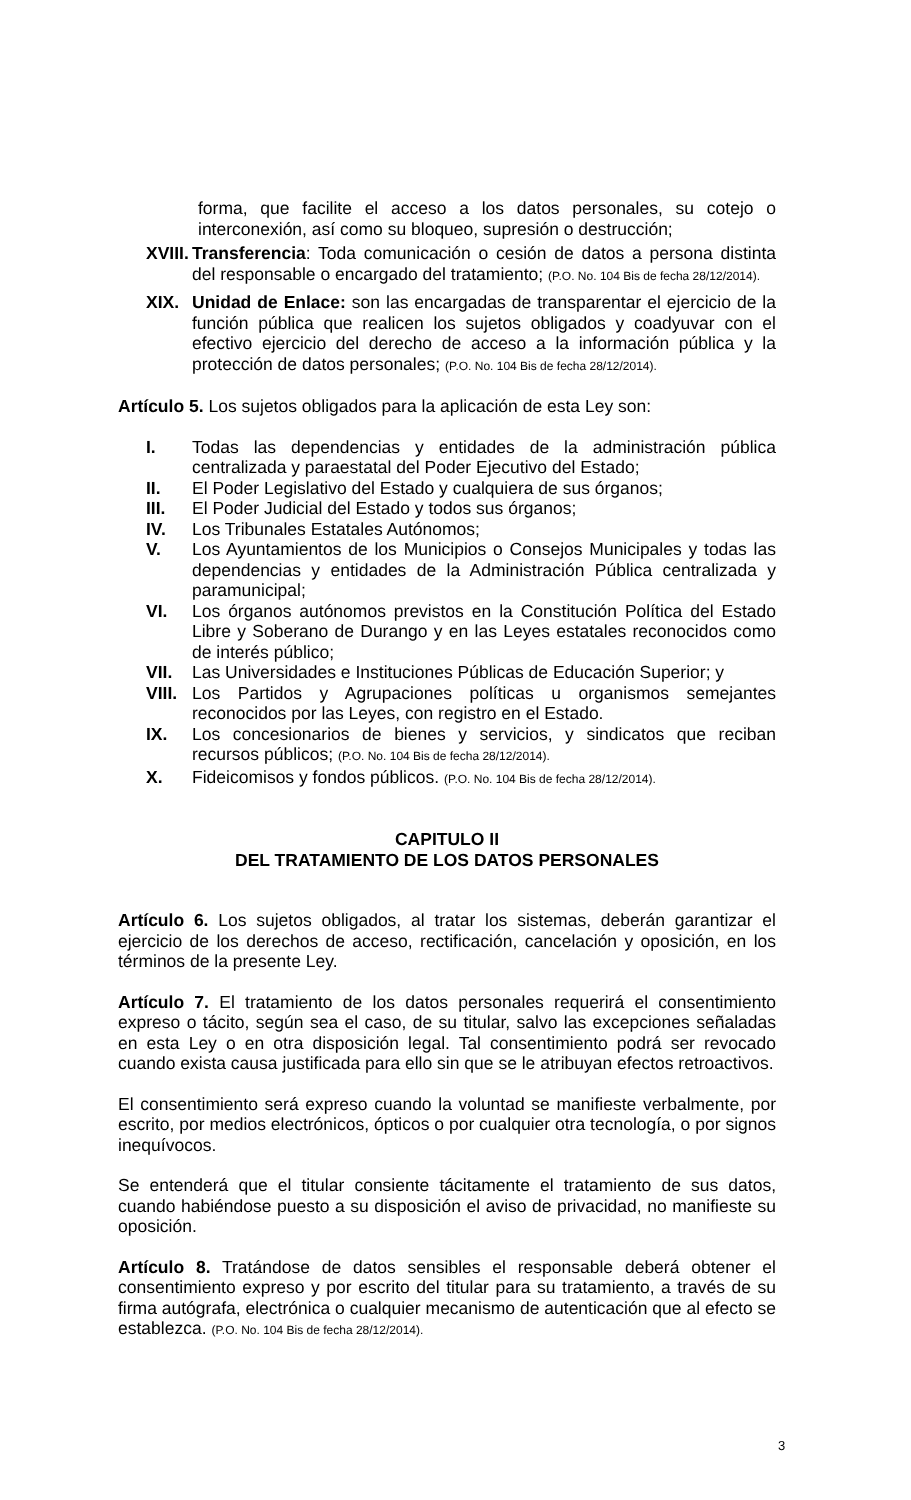forma, que facilite el acceso a los datos personales, su cotejo o interconexión, así como su bloqueo, supresión o destrucción;
XVIII.
Transferencia: Toda comunicación o cesión de datos a persona distinta del responsable o encargado del tratamiento; (P.O. No. 104 Bis de fecha 28/12/2014).
XIX. Unidad de Enlace: son las encargadas de transparentar el ejercicio de la función pública que realicen los sujetos obligados y coadyuvar con el efectivo ejercicio del derecho de acceso a la información pública y la protección de datos personales; (P.O. No. 104 Bis de fecha 28/12/2014).
Artículo 5. Los sujetos obligados para la aplicación de esta Ley son:
I. Todas las dependencias y entidades de la administración pública centralizada y paraestatal del Poder Ejecutivo del Estado;
II. El Poder Legislativo del Estado y cualquiera de sus órganos;
III. El Poder Judicial del Estado y todos sus órganos;
IV. Los Tribunales Estatales Autónomos;
V. Los Ayuntamientos de los Municipios o Consejos Municipales y todas las dependencias y entidades de la Administración Pública centralizada y paramunicipal;
VI. Los órganos autónomos previstos en la Constitución Política del Estado Libre y Soberano de Durango y en las Leyes estatales reconocidos como de interés público;
VII. Las Universidades e Instituciones Públicas de Educación Superior; y
VIII.
Los Partidos y Agrupaciones políticas u organismos semejantes reconocidos por las Leyes, con registro en el Estado.
IX. Los concesionarios de bienes y servicios, y sindicatos que reciban recursos públicos; (P.O. No. 104 Bis de fecha 28/12/2014).
X. Fideicomisos y fondos públicos. (P.O. No. 104 Bis de fecha 28/12/2014).
CAPITULO II
DEL TRATAMIENTO DE LOS DATOS PERSONALES
Artículo 6. Los sujetos obligados, al tratar los sistemas, deberán garantizar el ejercicio de los derechos de acceso, rectificación, cancelación y oposición, en los términos de la presente Ley.
Artículo 7. El tratamiento de los datos personales requerirá el consentimiento expreso o tácito, según sea el caso, de su titular, salvo las excepciones señaladas en esta Ley o en otra disposición legal. Tal consentimiento podrá ser revocado cuando exista causa justificada para ello sin que se le atribuyan efectos retroactivos.
El consentimiento será expreso cuando la voluntad se manifieste verbalmente, por escrito, por medios electrónicos, ópticos o por cualquier otra tecnología, o por signos inequívocos.
Se entenderá que el titular consiente tácitamente el tratamiento de sus datos, cuando habiéndose puesto a su disposición el aviso de privacidad, no manifieste su oposición.
Artículo 8. Tratándose de datos sensibles el responsable deberá obtener el consentimiento expreso y por escrito del titular para su tratamiento, a través de su firma autógrafa, electrónica o cualquier mecanismo de autenticación que al efecto se establezca. (P.O. No. 104 Bis de fecha 28/12/2014).
3